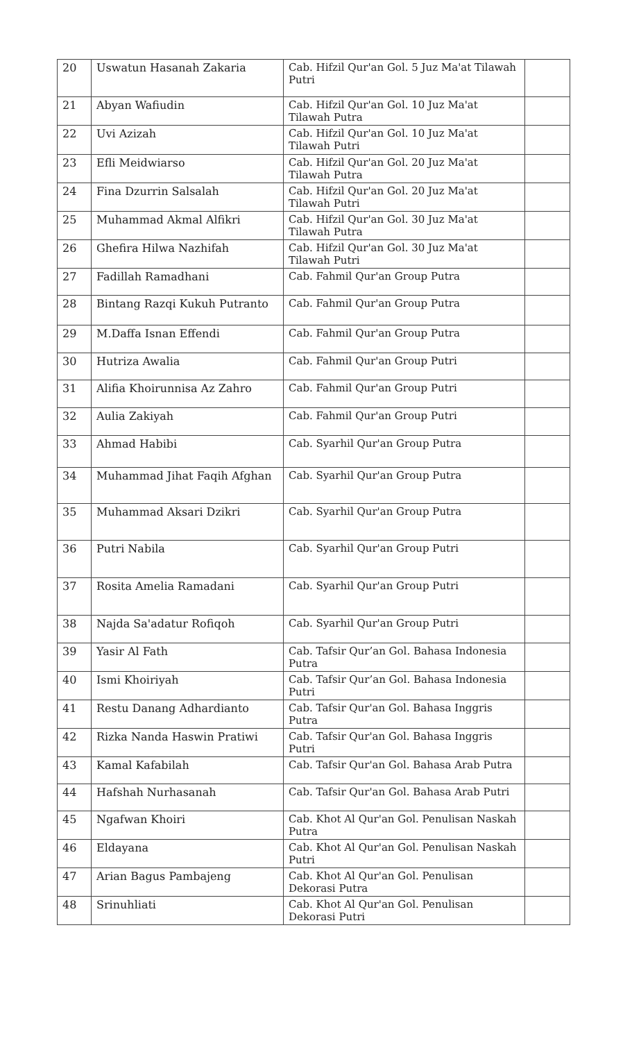| 20 | Uswatun Hasanah Zakaria | Cab. Hifzil Qur'an Gol. 5 Juz Ma'at Tilawah Putri | |
| 21 | Abyan Wafiudin | Cab. Hifzil Qur'an Gol. 10 Juz Ma'at Tilawah Putra | |
| 22 | Uvi Azizah | Cab. Hifzil Qur'an Gol. 10 Juz Ma'at Tilawah Putri | |
| 23 | Efli Meidwiarso | Cab. Hifzil Qur'an Gol. 20 Juz Ma'at Tilawah Putra | |
| 24 | Fina Dzurrin Salsalah | Cab. Hifzil Qur'an Gol. 20 Juz Ma'at Tilawah Putri | |
| 25 | Muhammad Akmal Alfikri | Cab. Hifzil Qur'an Gol. 30 Juz Ma'at Tilawah Putra | |
| 26 | Ghefira Hilwa Nazhifah | Cab. Hifzil Qur'an Gol. 30 Juz Ma'at Tilawah Putri | |
| 27 | Fadillah Ramadhani | Cab. Fahmil Qur'an Group Putra | |
| 28 | Bintang Razqi Kukuh Putranto | Cab. Fahmil Qur'an Group Putra | |
| 29 | M.Daffa Isnan Effendi | Cab. Fahmil Qur'an Group Putra | |
| 30 | Hutriza Awalia | Cab. Fahmil Qur'an Group Putri | |
| 31 | Alifia Khoirunnisa Az Zahro | Cab. Fahmil Qur'an Group Putri | |
| 32 | Aulia Zakiyah | Cab. Fahmil Qur'an Group Putri | |
| 33 | Ahmad Habibi | Cab. Syarhil Qur'an Group Putra | |
| 34 | Muhammad Jihat Faqih Afghan | Cab. Syarhil Qur'an Group Putra | |
| 35 | Muhammad Aksari Dzikri | Cab. Syarhil Qur'an Group Putra | |
| 36 | Putri Nabila | Cab. Syarhil Qur'an Group Putri | |
| 37 | Rosita Amelia Ramadani | Cab. Syarhil Qur'an Group Putri | |
| 38 | Najda Sa'adatur Rofiqoh | Cab. Syarhil Qur'an Group Putri | |
| 39 | Yasir Al Fath | Cab. Tafsir Qur’an Gol. Bahasa Indonesia Putra | |
| 40 | Ismi Khoiriyah | Cab. Tafsir Qur’an Gol. Bahasa Indonesia Putri | |
| 41 | Restu Danang Adhardianto | Cab. Tafsir Qur'an Gol. Bahasa Inggris Putra | |
| 42 | Rizka Nanda Haswin Pratiwi | Cab. Tafsir Qur'an Gol. Bahasa Inggris Putri | |
| 43 | Kamal Kafabilah | Cab. Tafsir Qur'an Gol. Bahasa Arab Putra | |
| 44 | Hafshah Nurhasanah | Cab. Tafsir Qur'an Gol. Bahasa Arab Putri | |
| 45 | Ngafwan Khoiri | Cab. Khot Al Qur'an Gol. Penulisan Naskah Putra | |
| 46 | Eldayana | Cab. Khot Al Qur'an Gol. Penulisan Naskah Putri | |
| 47 | Arian Bagus Pambajeng | Cab. Khot Al Qur'an Gol. Penulisan Dekorasi Putra | |
| 48 | Srinuhliati | Cab. Khot Al Qur'an Gol. Penulisan Dekorasi Putri | |